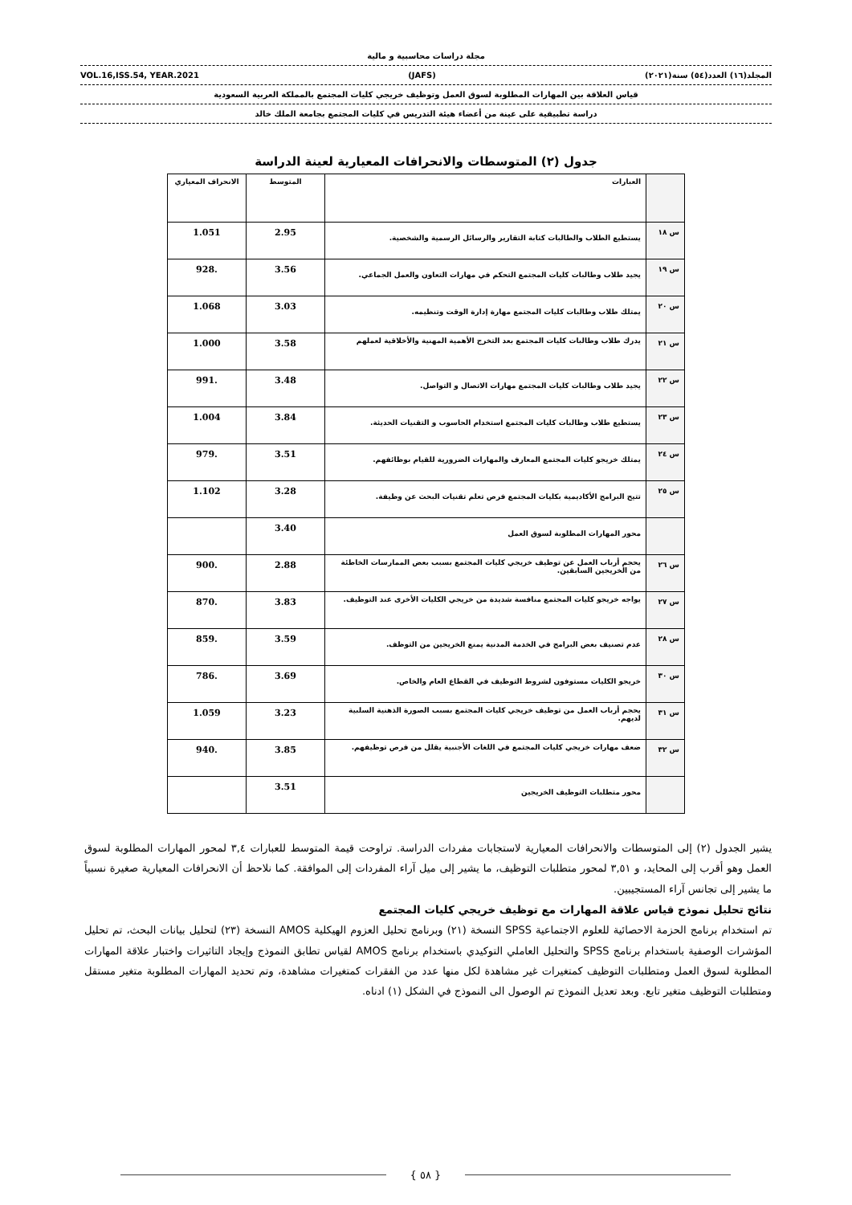مجلة دراسات محاسبية و مالية
VOL.16,ISS.54, YEAR.2021 (JAFS) المجلد(١٦) العدد(٥٤) سنة(٢٠٢١)
قياس العلاقة بين المهارات المطلوبة لسوق العمل وتوظيف خريجي كليات المجتمع بالمملكة العربية السعودية
دراسة تطبيقية على عينة من أعضاء هيئة التدريس في كليات المجتمع بجامعة الملك خالد
جدول (٢) المتوسطات والانحرافات المعيارية لعينة الدراسة
| | العبارات | المتوسط | الانحراف المعياري |
| س ١٨ | يستطيع الطلاب والطالبات كتابة التقارير والرسائل الرسمية والشخصية. | 2.95 | 1.051 |
| س ١٩ | يجيد طلاب وطالبات كليات المجتمع التحكم في مهارات التعاون والعمل الجماعي. | 3.56 | .928 |
| س ٢٠ | يمتلك طلاب وطالبات كليات المجتمع مهارة إدارة الوقت وتنظيمه. | 3.03 | 1.068 |
| س ٢١ | يدرك طلاب وطالبات كليات المجتمع بعد التخرج الأهمية المهنية والأخلاقية لعملهم | 3.58 | 1.000 |
| س ٢٢ | يجيد طلاب وطالبات كليات المجتمع مهارات الاتصال و التواصل. | 3.48 | .991 |
| س ٢٣ | يستطيع طلاب وطالبات كليات المجتمع استخدام الحاسوب و التقنيات الحديثة. | 3.84 | 1.004 |
| س ٢٤ | يمتلك خريجو كليات المجتمع المعارف والمهارات الضرورية للقيام بوظائفهم. | 3.51 | .979 |
| س ٢٥ | تتيح البرامج الأكاديمية بكليات المجتمع فرص تعلم تقنيات البحث عن وظيفة. | 3.28 | 1.102 |
| | محور المهارات المطلوبة لسوق العمل | 3.40 | |
| س ٢٦ | يحجم أرباب العمل عن توظيف خريجي كليات المجتمع بسبب بعض الممارسات الخاطئة من الخريجين السابقين. | 2.88 | .900 |
| س ٢٧ | يواجه خريجو كليات المجتمع منافسة شديدة من خريجي الكليات الأخرى عند التوظيف. | 3.83 | .870 |
| س ٢٨ | عدم تصنيف بعض البرامج في الخدمة المدنية يمنع الخريجين من التوظف. | 3.59 | .859 |
| س ٣٠ | خريجو الكليات مستوفون لشروط التوظيف في القطاع العام والخاص. | 3.69 | .786 |
| س ٣١ | يحجم أرباب العمل من توظيف خريجي كليات المجتمع بسبب الصورة الذهنية السلبية لديهم. | 3.23 | 1.059 |
| س ٣٢ | ضعف مهارات خريجي كليات المجتمع في اللغات الأجنبية يقلل من فرص توظيفهم. | 3.85 | .940 |
| | محور متطلبات التوظيف الخريجين | 3.51 | |
يشير الجدول (٢) إلى المتوسطات والانحرافات المعيارية لاستجابات مفردات الدراسة. تراوحت قيمة المتوسط للعبارات ٣,٤ لمحور المهارات المطلوبة لسوق العمل وهو أقرب إلى المحايد، و ٣,٥١ لمحور متطلبات التوظيف، ما يشير إلى ميل آراء المفردات إلى الموافقة. كما نلاحظ أن الانحرافات المعيارية صغيرة نسبياً ما يشير إلى تجانس آراء المستجيبين.
نتائج تحليل نموذج قياس علاقة المهارات مع توظيف خريجي كليات المجتمع
تم استخدام برنامج الحزمة الاحصائية للعلوم الاجتماعية SPSS النسخة (٢١) وبرنامج تحليل العزوم الهيكلية AMOS النسخة (٢٣) لتحليل بيانات البحث، تم تحليل المؤشرات الوصفية باستخدام برنامج SPSS والتحليل العاملي التوكيدي باستخدام برنامج AMOS لقياس تطابق النموذج وإيجاد التاثيرات واختبار علاقة المهارات المطلوبة لسوق العمل ومتطلبات التوظيف كمتغيرات غير مشاهدة لكل منها عدد من الفقرات كمتغيرات مشاهدة، وتم تحديد المهارات المطلوبة متغير مستقل ومتطلبات التوظيف متغير تابع. وبعد تعديل النموذج تم الوصول الى النموذج في الشكل (١) ادناه.
{ ٥٨ }